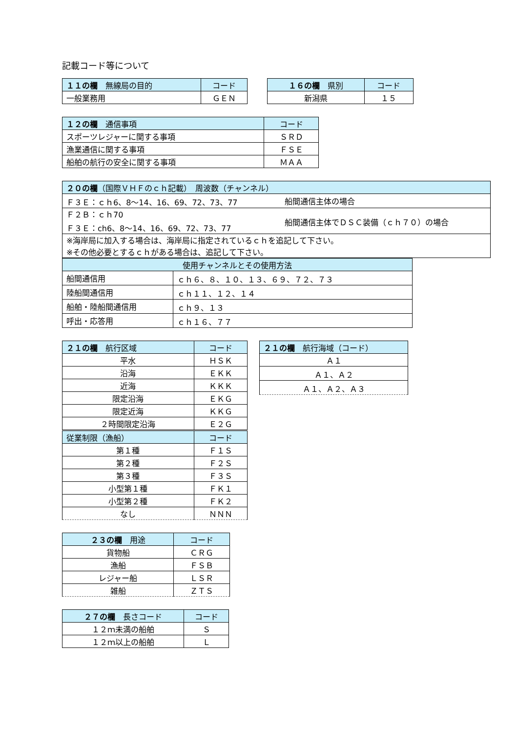記載コード等について
| １１の欄 無線局の目的 | コード |
| --- | --- |
| 一般業務用 | ＧＥＮ |
| １６の欄 県別 | コード |
| --- | --- |
| 新潟県 | １５ |
| １２の欄 通信事項 | コード |
| --- | --- |
| スポーツレジャーに関する事項 | ＳＲＤ |
| 漁業通信に関する事項 | ＦＳＥ |
| 船舶の航行の安全に関する事項 | ＭＡＡ |
| ２０の欄 （国際ＶＨＦのｃｈ記載） 周波数（チャンネル） | |
| --- | --- |
| Ｆ３Ｅ：ｃｈ6、8〜14、16、69、72、73、77 | 船間通信主体の場合 |
| Ｆ２Ｂ：ｃｈ70 Ｆ３Ｅ：ch6、8〜14、16、69、72、73、77 | 船間通信主体でＤＳＣ装備（ｃｈ７０）の場合 |
| ※海岸局に加入する場合は、海岸局に指定されているｃｈを追記して下さい。 ※その他必要とするｃｈがある場合は、追記して下さい。 | |
| 使用チャンネルとその使用方法 | |
| --- | --- |
| 船間通信用 | ｃｈ６、８、１０、１３、６９、７２、７３ |
| 陸船間通信用 | ｃｈ１１、１２、１４ |
| 船舶・陸船間通信用 | ｃｈ９、１３ |
| 呼出・応答用 | ｃｈ１６、７７ |
| ２１の欄 航行区域 | コード |
| --- | --- |
| 平水 | ＨＳＫ |
| 沿海 | ＥＫＫ |
| 近海 | ＫＫＫ |
| 限定沿海 | ＥＫＧ |
| 限定近海 | ＫＫＧ |
| ２時間限定沿海 | Ｅ２Ｇ |
| 従業制限（漁船） | コード |
| 第１種 | Ｆ１Ｓ |
| 第２種 | Ｆ２Ｓ |
| 第３種 | Ｆ３Ｓ |
| 小型第１種 | ＦＫ１ |
| 小型第２種 | ＦＫ２ |
| なし | ＮＮＮ |
| ２１の欄 航行海域（コード） |
| --- |
| Ａ１ |
| Ａ１、Ａ２ |
| Ａ１、Ａ２、Ａ３ |
| ２３の欄 用途 | コード |
| --- | --- |
| 貨物船 | ＣＲＧ |
| 漁船 | ＦＳＢ |
| レジャー船 | ＬＳＲ |
| 雑船 | ＺＴＳ |
| ２７の欄 長さコード | コード |
| --- | --- |
| １２ｍ未満の船舶 | Ｓ |
| １２ｍ以上の船舶 | Ｌ |